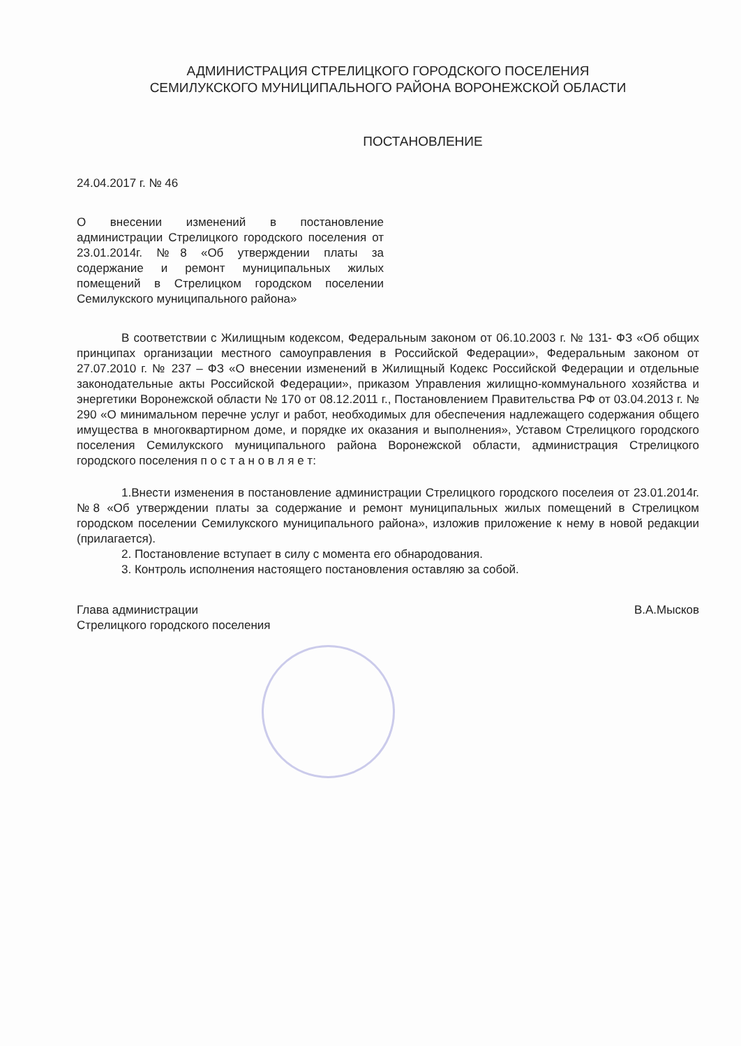АДМИНИСТРАЦИЯ СТРЕЛИЦКОГО ГОРОДСКОГО ПОСЕЛЕНИЯ
СЕМИЛУКСКОГО МУНИЦИПАЛЬНОГО РАЙОНА ВОРОНЕЖСКОЙ ОБЛАСТИ
ПОСТАНОВЛЕНИЕ
24.04.2017 г. № 46
О внесении изменений в постановление администрации Стрелицкого городского поселения от 23.01.2014г. №8 «Об утверждении платы за содержание и ремонт муниципальных жилых помещений в Стрелицком городском поселении Семилукского муниципального района»
В соответствии с Жилищным кодексом, Федеральным законом от 06.10.2003 г. № 131- ФЗ «Об общих принципах организации местного самоуправления в Российской Федерации», Федеральным законом от 27.07.2010 г. № 237 – ФЗ «О внесении изменений в Жилищный Кодекс Российской Федерации и отдельные законодательные акты Российской Федерации», приказом Управления жилищно-коммунального хозяйства и энергетики Воронежской области № 170 от 08.12.2011 г., Постановлением Правительства РФ от 03.04.2013 г. № 290 «О минимальном перечне услуг и работ, необходимых для обеспечения надлежащего содержания общего имущества в многоквартирном доме, и порядке их оказания и выполнения», Уставом Стрелицкого городского поселения Семилукского муниципального района Воронежской области, администрация Стрелицкого городского поселения п о с т а н о в л я е т:
1.Внести изменения в постановление администрации Стрелицкого городского поселеия от 23.01.2014г. №8 «Об утверждении платы за содержание и ремонт муниципальных жилых помещений в Стрелицком городском поселении Семилукского муниципального района», изложив приложение к нему в новой редакции (прилагается).
2. Постановление вступает в силу с момента его обнародования.
3. Контроль исполнения настоящего постановления оставляю за собой.
Глава администрации
Стрелицкого городского поселения
В.А.Мысков